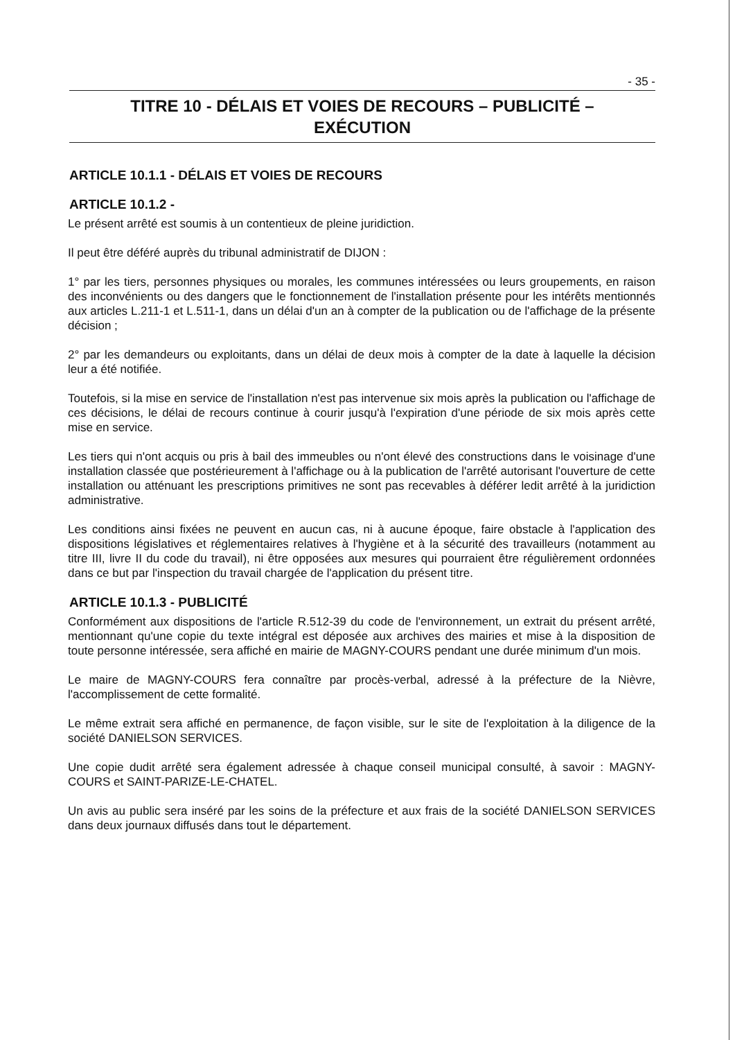- 35 -
TITRE 10 - DÉLAIS ET VOIES DE RECOURS – PUBLICITÉ –
EXÉCUTION
ARTICLE 10.1.1 - DÉLAIS ET VOIES DE RECOURS
ARTICLE 10.1.2 -
Le présent arrêté est soumis à un contentieux de pleine juridiction.
Il peut être déféré auprès du tribunal administratif de DIJON :
1° par les tiers, personnes physiques ou morales, les communes intéressées ou leurs groupements, en raison des inconvénients ou des dangers que le fonctionnement de l'installation présente pour les intérêts mentionnés aux articles L.211-1 et L.511-1, dans un délai d'un an à compter de la publication ou de l'affichage de la présente décision ;
2° par les demandeurs ou exploitants, dans un délai de deux mois à compter de la date à laquelle la décision leur a été notifiée.
Toutefois, si la mise en service de l'installation n'est pas intervenue six mois après la publication ou l'affichage de ces décisions, le délai de recours continue à courir jusqu'à l'expiration d'une période de six mois après cette mise en service.
Les tiers qui n'ont acquis ou pris à bail des immeubles ou n'ont élevé des constructions dans le voisinage d'une installation classée que postérieurement à l'affichage ou à la publication de l'arrêté autorisant l'ouverture de cette installation ou atténuant les prescriptions primitives ne sont pas recevables à déférer ledit arrêté à la juridiction administrative.
Les conditions ainsi fixées ne peuvent en aucun cas, ni à aucune époque, faire obstacle à l'application des dispositions législatives et réglementaires relatives à l'hygiène et à la sécurité des travailleurs (notamment au titre III, livre II du code du travail), ni être opposées aux mesures qui pourraient être régulièrement ordonnées dans ce but par l'inspection du travail chargée de l'application du présent titre.
ARTICLE 10.1.3 - PUBLICITÉ
Conformément aux dispositions de l'article R.512-39 du code de l'environnement, un extrait du présent arrêté, mentionnant qu'une copie du texte intégral est déposée aux archives des mairies et mise à la disposition de toute personne intéressée, sera affiché en mairie de MAGNY-COURS pendant une durée minimum d'un mois.
Le maire de MAGNY-COURS fera connaître par procès-verbal, adressé à la préfecture de la Nièvre, l'accomplissement de cette formalité.
Le même extrait sera affiché en permanence, de façon visible, sur le site de l'exploitation à la diligence de la société DANIELSON SERVICES.
Une copie dudit arrêté sera également adressée à chaque conseil municipal consulté, à savoir : MAGNY-COURS et SAINT-PARIZE-LE-CHATEL.
Un avis au public sera inséré par les soins de la préfecture et aux frais de la société DANIELSON SERVICES dans deux journaux diffusés dans tout le département.